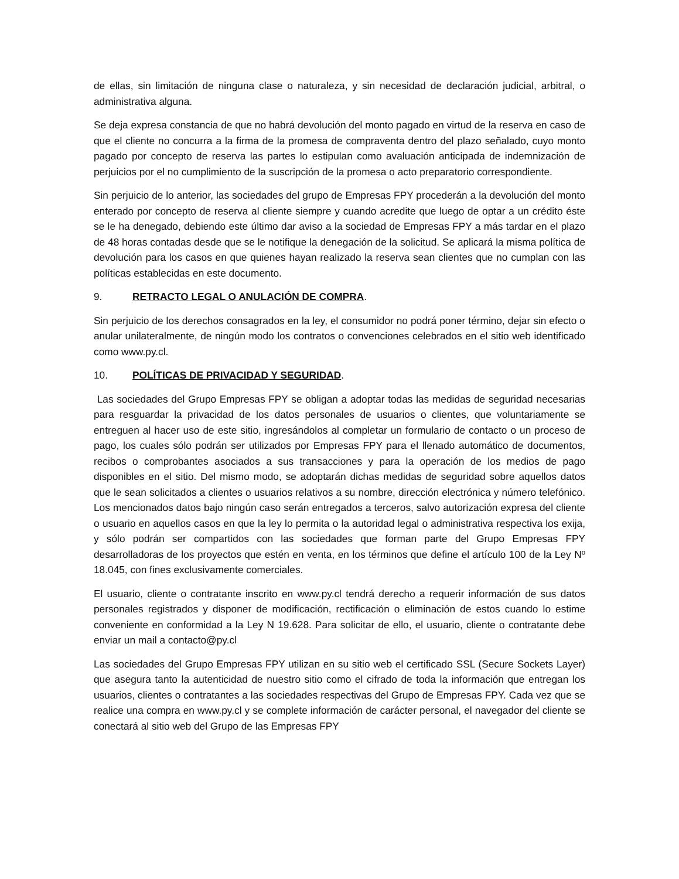de ellas, sin limitación de ninguna clase o naturaleza, y sin necesidad de declaración judicial, arbitral, o administrativa alguna.
Se deja expresa constancia de que no habrá devolución del monto pagado en virtud de la reserva en caso de que el cliente no concurra a la firma de la promesa de compraventa dentro del plazo señalado, cuyo monto pagado por concepto de reserva las partes lo estipulan como avaluación anticipada de indemnización de perjuicios por el no cumplimiento de la suscripción de la promesa o acto preparatorio correspondiente.
Sin perjuicio de lo anterior, las sociedades del grupo de Empresas FPY procederán a la devolución del monto enterado por concepto de reserva al cliente siempre y cuando acredite que luego de optar a un crédito éste se le ha denegado, debiendo este último dar aviso a la sociedad de Empresas FPY a más tardar en el plazo de 48 horas contadas desde que se le notifique la denegación de la solicitud. Se aplicará la misma política de devolución para los casos en que quienes hayan realizado la reserva sean clientes que no cumplan con las políticas establecidas en este documento.
9. RETRACTO LEGAL O ANULACIÓN DE COMPRA.
Sin perjuicio de los derechos consagrados en la ley, el consumidor no podrá poner término, dejar sin efecto o anular unilateralmente, de ningún modo los contratos o convenciones celebrados en el sitio web identificado como www.py.cl.
10. POLÍTICAS DE PRIVACIDAD Y SEGURIDAD.
Las sociedades del Grupo Empresas FPY se obligan a adoptar todas las medidas de seguridad necesarias para resguardar la privacidad de los datos personales de usuarios o clientes, que voluntariamente se entreguen al hacer uso de este sitio, ingresándolos al completar un formulario de contacto o un proceso de pago, los cuales sólo podrán ser utilizados por Empresas FPY para el llenado automático de documentos, recibos o comprobantes asociados a sus transacciones y para la operación de los medios de pago disponibles en el sitio. Del mismo modo, se adoptarán dichas medidas de seguridad sobre aquellos datos que le sean solicitados a clientes o usuarios relativos a su nombre, dirección electrónica y número telefónico. Los mencionados datos bajo ningún caso serán entregados a terceros, salvo autorización expresa del cliente o usuario en aquellos casos en que la ley lo permita o la autoridad legal o administrativa respectiva los exija, y sólo podrán ser compartidos con las sociedades que forman parte del Grupo Empresas FPY desarrolladoras de los proyectos que estén en venta, en los términos que define el artículo 100 de la Ley Nº 18.045, con fines exclusivamente comerciales.
El usuario, cliente o contratante inscrito en www.py.cl tendrá derecho a requerir información de sus datos personales registrados y disponer de modificación, rectificación o eliminación de estos cuando lo estime conveniente en conformidad a la Ley N 19.628. Para solicitar de ello, el usuario, cliente o contratante debe enviar un mail a contacto@py.cl
Las sociedades del Grupo Empresas FPY utilizan en su sitio web el certificado SSL (Secure Sockets Layer) que asegura tanto la autenticidad de nuestro sitio como el cifrado de toda la información que entregan los usuarios, clientes o contratantes a las sociedades respectivas del Grupo de Empresas FPY. Cada vez que se realice una compra en www.py.cl y se complete información de carácter personal, el navegador del cliente se conectará al sitio web del Grupo de las Empresas FPY